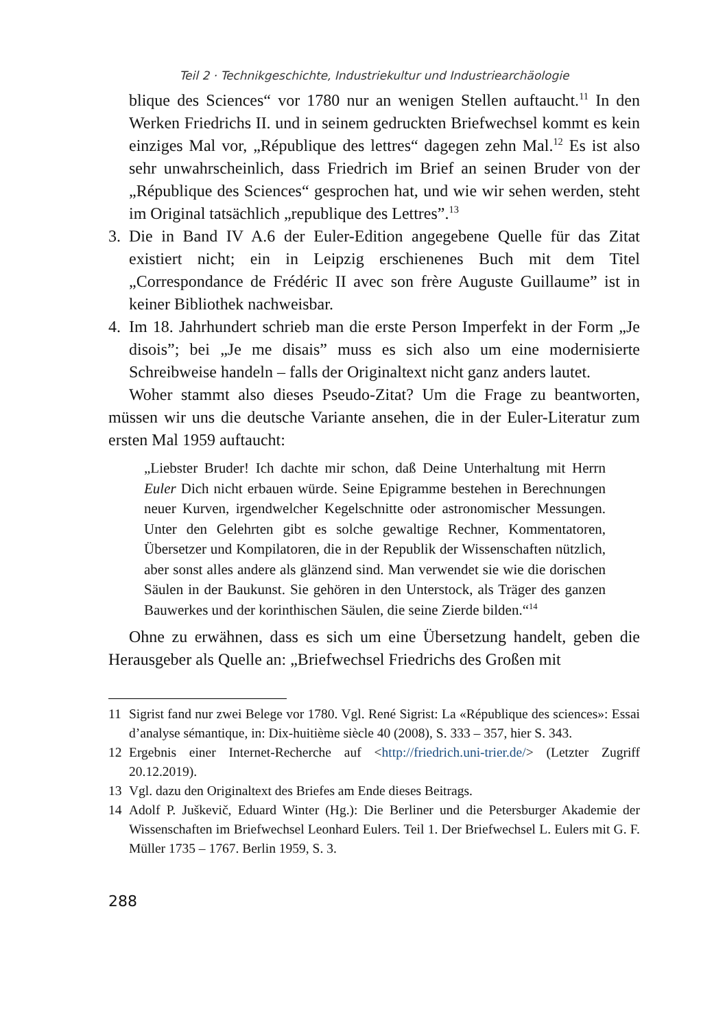Teil 2 · Technikgeschichte, Industriekultur und Industriearchäologie
blique des Sciences“ vor 1780 nur an wenigen Stellen auftaucht.<sup>11</sup> In den Werken Friedrichs II. und in seinem gedruckten Briefwechsel kommt es kein einziges Mal vor, „République des lettres“ dagegen zehn Mal.<sup>12</sup> Es ist also sehr unwahrscheinlich, dass Friedrich im Brief an seinen Bruder von der „République des Sciences“ gesprochen hat, und wie wir sehen werden, steht im Original tatsächlich „republique des Lettres”.<sup>13</sup>
3. Die in Band IV A.6 der Euler-Edition angegebene Quelle für das Zitat existiert nicht; ein in Leipzig erschienenes Buch mit dem Titel „Correspondance de Frédéric II avec son frère Auguste Guillaume” ist in keiner Bibliothek nachweisbar.
4. Im 18. Jahrhundert schrieb man die erste Person Imperfekt in der Form „Je disois”; bei „Je me disais” muss es sich also um eine modernisierte Schreibweise handeln – falls der Originaltext nicht ganz anders lautet.
Woher stammt also dieses Pseudo-Zitat? Um die Frage zu beantworten, müssen wir uns die deutsche Variante ansehen, die in der Euler-Literatur zum ersten Mal 1959 auftaucht:
„Liebster Bruder! Ich dachte mir schon, daß Deine Unterhaltung mit Herrn Euler Dich nicht erbauen würde. Seine Epigramme bestehen in Berechnungen neuer Kurven, irgendwelcher Kegelschnitte oder astronomischer Messungen. Unter den Gelehrten gibt es solche gewaltige Rechner, Kommentatoren, Übersetzer und Kompilatoren, die in der Republik der Wissenschaften nützlich, aber sonst alles andere als glänzend sind. Man verwendet sie wie die dorischen Säulen in der Baukunst. Sie gehören in den Unterstock, als Träger des ganzen Bauwerkes und der korinthischen Säulen, die seine Zierde bilden.“<sup>14</sup>
Ohne zu erwähnen, dass es sich um eine Übersetzung handelt, geben die Herausgeber als Quelle an: „Briefwechsel Friedrichs des Großen mit
11 Sigrist fand nur zwei Belege vor 1780. Vgl. René Sigrist: La «République des sciences»: Essai d’analyse sémantique, in: Dix-huitième siècle 40 (2008), S. 333 – 357, hier S. 343.
12 Ergebnis einer Internet-Recherche auf <http://friedrich.uni-trier.de/> (Letzter Zugriff 20.12.2019).
13 Vgl. dazu den Originaltext des Briefes am Ende dieses Beitrags.
14 Adolf P. Juškevič, Eduard Winter (Hg.): Die Berliner und die Petersburger Akademie der Wissenschaften im Briefwechsel Leonhard Eulers. Teil 1. Der Briefwechsel L. Eulers mit G. F. Müller 1735 – 1767. Berlin 1959, S. 3.
288